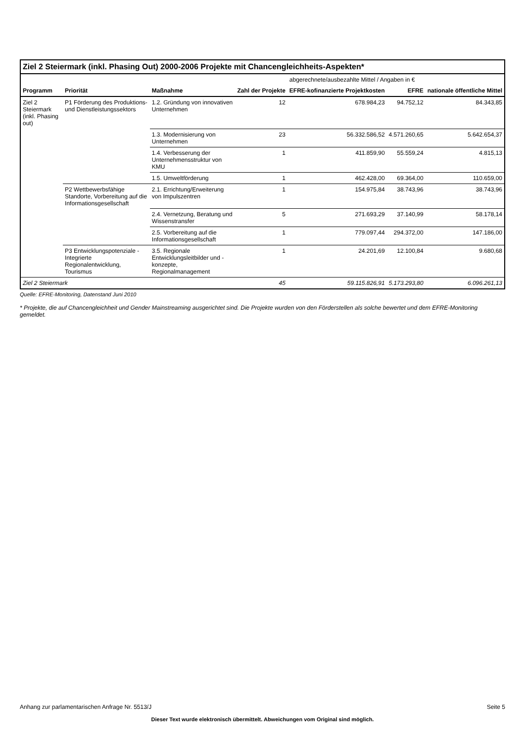| Ziel 2 Steiermark (inkl. Phasing Out) 2000-2006 Projekte mit Chancengleichheits-Aspekten* | | | | | | |
| | | | | abgerechnete/ausbezahlte Mittel / Angaben in € | | |
| Programm | Priorität | Maßnahme | Zahl der Projekte | EFRE-kofinanzierte Projektkosten | EFRE | nationale öffentliche Mittel |
| Ziel 2 Steiermark (inkl. Phasing out) | P1 Förderung des Produktions- und Dienstleistungssektors | 1.2. Gründung von innovativen Unternehmen | 12 | 678.984,23 | 94.752,12 | 84.343,85 |
| | | 1.3. Modernisierung von Unternehmen | 23 | 56.332.586,52 | 4.571.260,65 | 5.642.654,37 |
| | | 1.4. Verbesserung der Unternehmensstruktur von KMU | 1 | 411.859,90 | 55.559,24 | 4.815,13 |
| | | 1.5. Umweltförderung | 1 | 462.428,00 | 69.364,00 | 110.659,00 |
| | P2 Wettbewerbsfähige Standorte, Vorbereitung auf die Informationsgesellschaft | 2.1. Errichtung/Erweiterung von Impulszentren | 1 | 154.975,84 | 38.743,96 | 38.743,96 |
| | | 2.4. Vernetzung, Beratung und Wissenstransfer | 5 | 271.693,29 | 37.140,99 | 58.178,14 |
| | | 2.5. Vorbereitung auf die Informationsgesellschaft | 1 | 779.097,44 | 294.372,00 | 147.186,00 |
| | P3 Entwicklungspotenziale - Integrierte Regionalentwicklung, Tourismus | 3.5. Regionale Entwicklungsleitbilder und -konzepte, Regionalmanagement | 1 | 24.201,69 | 12.100,84 | 9.680,68 |
| Ziel 2 Steiermark | | | 45 | 59.115.826,91 | 5.173.293,80 | 6.096.261,13 |
Quelle: EFRE-Monitoring, Datenstand Juni 2010
* Projekte, die auf Chancengleichheit und Gender Mainstreaming ausgerichtet sind. Die Projekte wurden von den Förderstellen als solche bewertet und dem EFRE-Monitoring gemeldet.
Anhang zur parlamentarischen Anfrage Nr. 5513/J Seite 5
Dieser Text wurde elektronisch übermittelt. Abweichungen vom Original sind möglich.